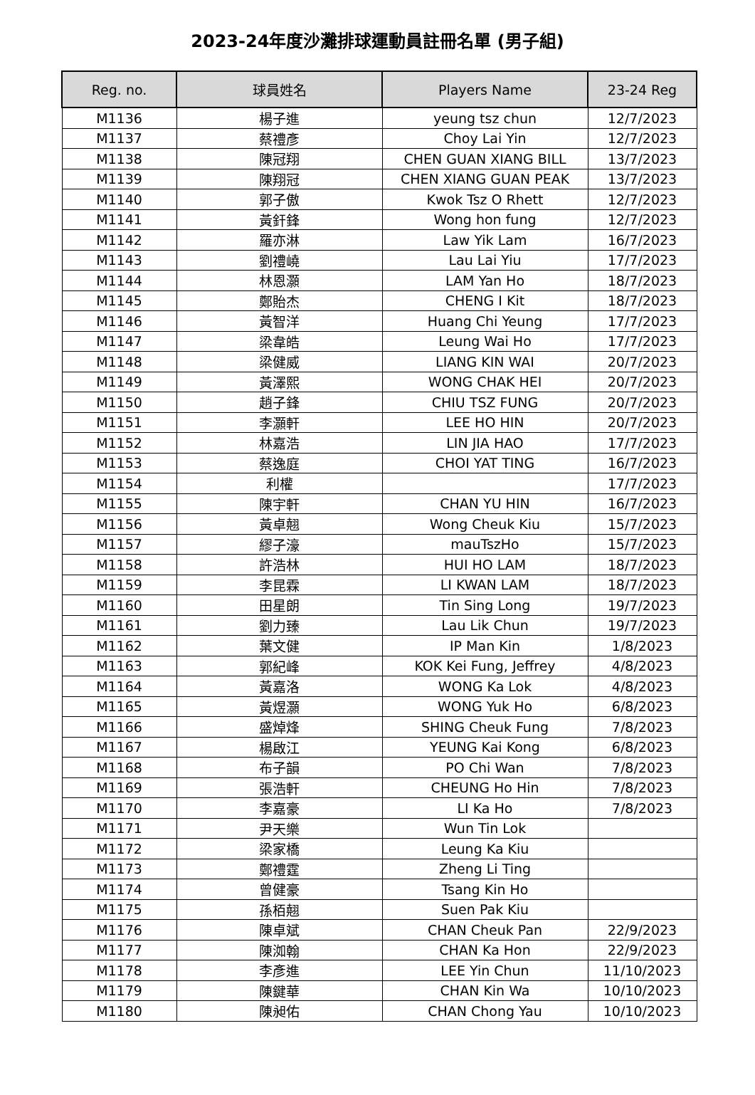2023-24年度沙灘排球運動員註冊名單 (男子組)
| Reg. no. | 球員姓名 | Players Name | 23-24 Reg |
| --- | --- | --- | --- |
| M1136 | 楊子進 | yeung tsz chun | 12/7/2023 |
| M1137 | 蔡禮彥 | Choy Lai Yin | 12/7/2023 |
| M1138 | 陳冠翔 | CHEN GUAN XIANG BILL | 13/7/2023 |
| M1139 | 陳翔冠 | CHEN XIANG GUAN PEAK | 13/7/2023 |
| M1140 | 郭子傲 | Kwok Tsz O Rhett | 12/7/2023 |
| M1141 | 黃釬鋒 | Wong hon fung | 12/7/2023 |
| M1142 | 羅亦淋 | Law Yik Lam | 16/7/2023 |
| M1143 | 劉禮嶢 | Lau Lai Yiu | 17/7/2023 |
| M1144 | 林恩灝 | LAM Yan Ho | 18/7/2023 |
| M1145 | 鄭貽杰 | CHENG I Kit | 18/7/2023 |
| M1146 | 黃智洋 | Huang Chi Yeung | 17/7/2023 |
| M1147 | 梁韋皓 | Leung Wai Ho | 17/7/2023 |
| M1148 | 梁健威 | LIANG KIN WAI | 20/7/2023 |
| M1149 | 黃澤熙 | WONG CHAK HEI | 20/7/2023 |
| M1150 | 趙子鋒 | CHIU TSZ FUNG | 20/7/2023 |
| M1151 | 李灝軒 | LEE HO HIN | 20/7/2023 |
| M1152 | 林嘉浩 | LIN JIA HAO | 17/7/2023 |
| M1153 | 蔡逸庭 | CHOI YAT TING | 16/7/2023 |
| M1154 | 利權 | | 17/7/2023 |
| M1155 | 陳宇軒 | CHAN YU HIN | 16/7/2023 |
| M1156 | 黃卓翹 | Wong Cheuk Kiu | 15/7/2023 |
| M1157 | 繆子濠 | mauTszHo | 15/7/2023 |
| M1158 | 許浩林 | HUI HO LAM | 18/7/2023 |
| M1159 | 李昆霖 | LI KWAN LAM | 18/7/2023 |
| M1160 | 田星朗 | Tin Sing Long | 19/7/2023 |
| M1161 | 劉力臻 | Lau Lik Chun | 19/7/2023 |
| M1162 | 葉文健 | IP Man Kin | 1/8/2023 |
| M1163 | 郭紀峰 | KOK Kei Fung, Jeffrey | 4/8/2023 |
| M1164 | 黃嘉洛 | WONG Ka Lok | 4/8/2023 |
| M1165 | 黃煜灝 | WONG Yuk Ho | 6/8/2023 |
| M1166 | 盛焯烽 | SHING Cheuk Fung | 7/8/2023 |
| M1167 | 楊啟江 | YEUNG Kai Kong | 6/8/2023 |
| M1168 | 布子韻 | PO Chi Wan | 7/8/2023 |
| M1169 | 張浩軒 | CHEUNG Ho Hin | 7/8/2023 |
| M1170 | 李嘉豪 | LI Ka Ho | 7/8/2023 |
| M1171 | 尹天樂 | Wun Tin Lok | |
| M1172 | 梁家橋 | Leung Ka Kiu | |
| M1173 | 鄭禮霆 | Zheng Li Ting | |
| M1174 | 曾健豪 | Tsang Kin Ho | |
| M1175 | 孫栢翹 | Suen Pak Kiu | |
| M1176 | 陳卓斌 | CHAN Cheuk Pan | 22/9/2023 |
| M1177 | 陳洳翰 | CHAN Ka Hon | 22/9/2023 |
| M1178 | 李彥進 | LEE Yin Chun | 11/10/2023 |
| M1179 | 陳鍵華 | CHAN Kin Wa | 10/10/2023 |
| M1180 | 陳昶佑 | CHAN Chong Yau | 10/10/2023 |